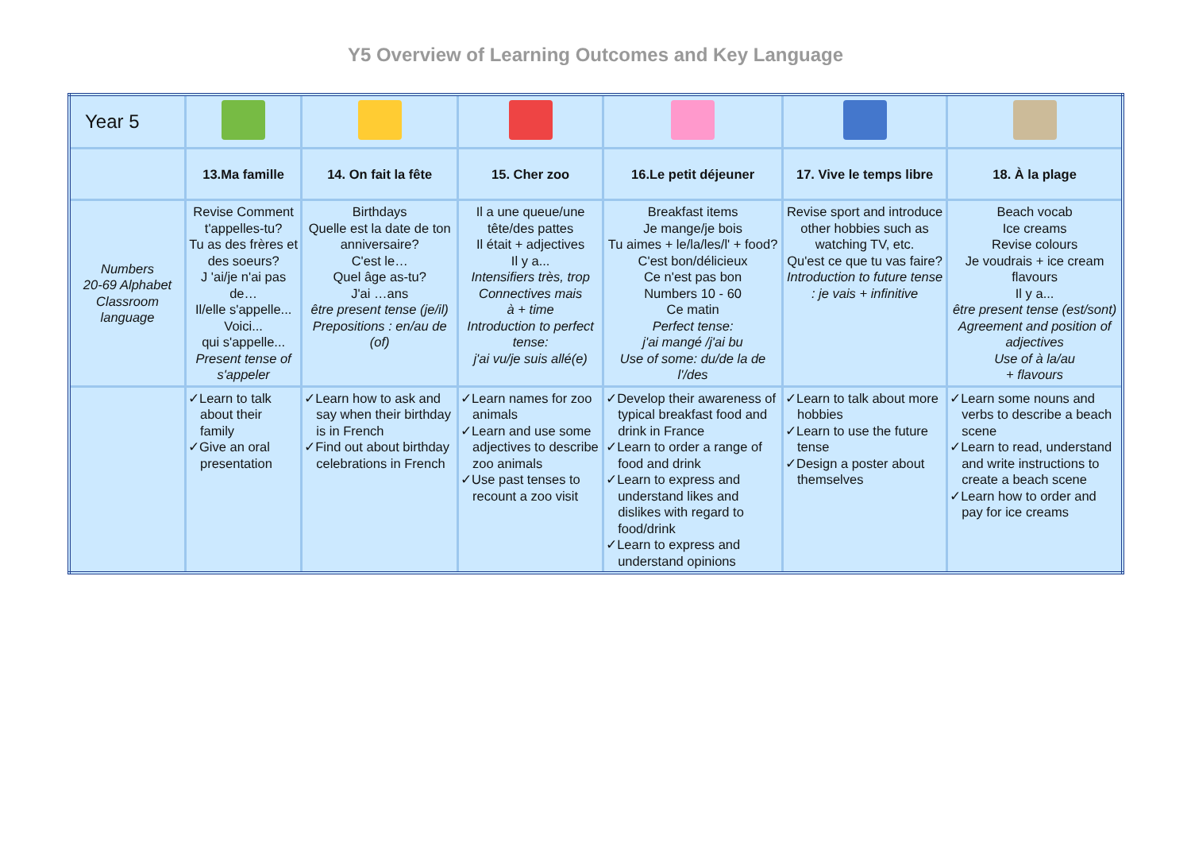Y5 Overview of Learning Outcomes and Key Language
| Year 5 | | | | | | |
| | 13.Ma famille | 14. On fait la fête | 15. Cher zoo | 16.Le petit déjeuner | 17. Vive le temps libre | 18. À la plage |
| Numbers 20-69 Alphabet Classroom language | Revise Comment t'appelles-tu? Tu as des frères et des soeurs? J 'ai/je n'ai pas de… Il/elle s'appelle... Voici... qui s'appelle... Present tense of s'appeler | Birthdays Quelle est la date de ton anniversaire? C'est le… Quel âge as-tu? J'ai …ans être present tense (je/il) Prepositions : en/au de (of) | Il a une queue/une tête/des pattes Il était + adjectives Il y a... Intensifiers très, trop Connectives mais à + time Introduction to perfect tense: j'ai vu/je suis allé(e) | Breakfast items Je mange/je bois Tu aimes + le/la/les/l' + food? C'est bon/délicieux Ce n'est pas bon Numbers 10 - 60 Ce matin Perfect tense: j'ai mangé /j'ai bu Use of some: du/de la de l'/des | Revise sport and introduce other hobbies such as watching TV, etc. Qu'est ce que tu vas faire? Introduction to future tense : je vais + infinitive | Beach vocab Ice creams Revise colours Je voudrais + ice cream flavours Il y a... être present tense (est/sont) Agreement and position of adjectives Use of à la/au + flavours |
| | ✓Learn to talk about their family ✓Give an oral presentation | ✓Learn how to ask and say when their birthday is in French ✓Find out about birthday celebrations in French | ✓Learn names for zoo animals ✓Learn and use some adjectives to describe zoo animals ✓Use past tenses to recount a zoo visit | ✓Develop their awareness of typical breakfast food and drink in France ✓Learn to order a range of food and drink ✓Learn to express and understand likes and dislikes with regard to food/drink ✓Learn to express and understand opinions | ✓Learn to talk about more hobbies ✓Learn to use the future tense ✓Design a poster about themselves | ✓Learn some nouns and verbs to describe a beach scene ✓Learn to read, understand and write instructions to create a beach scene ✓Learn how to order and pay for ice creams |